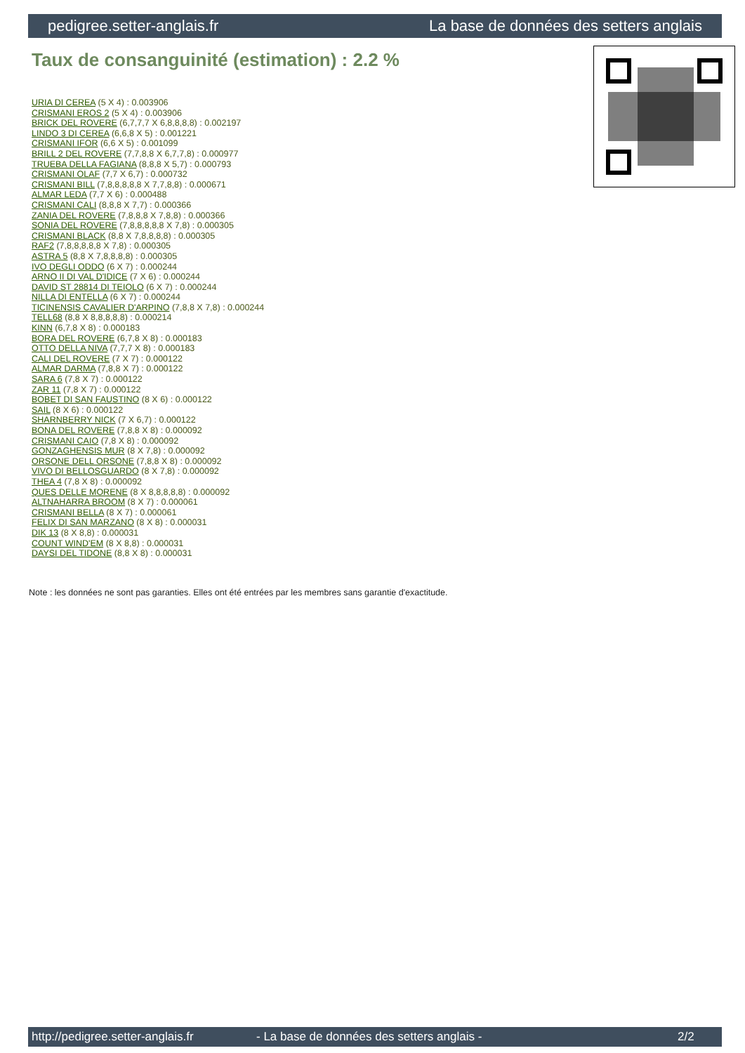pedigree.setter-anglais.fr La base de données des setters anglais
Taux de consanguinité (estimation) : 2.2 %
URIA DI CEREA (5 X 4) : 0.003906
CRISMANI EROS 2 (5 X 4) : 0.003906
BRICK DEL ROVERE (6,7,7,7 X 6,8,8,8,8) : 0.002197
LINDO 3 DI CEREA (6,6,8 X 5) : 0.001221
CRISMANI IFOR (6,6 X 5) : 0.001099
BRILL 2 DEL ROVERE (7,7,8,8 X 6,7,7,8) : 0.000977
TRUEBA DELLA FAGIANA (8,8,8 X 5,7) : 0.000793
CRISMANI OLAF (7,7 X 6,7) : 0.000732
CRISMANI BILL (7,8,8,8,8,8 X 7,7,8,8) : 0.000671
ALMAR LEDA (7,7 X 6) : 0.000488
CRISMANI CALI (8,8,8 X 7,7) : 0.000366
ZANIA DEL ROVERE (7,8,8,8 X 7,8,8) : 0.000366
SONIA DEL ROVERE (7,8,8,8,8,8 X 7,8) : 0.000305
CRISMANI BLACK (8,8 X 7,8,8,8,8) : 0.000305
RAF2 (7,8,8,8,8,8 X 7,8) : 0.000305
ASTRA 5 (8,8 X 7,8,8,8,8) : 0.000305
IVO DEGLI ODDO (6 X 7) : 0.000244
ARNO II DI VAL D'IDICE (7 X 6) : 0.000244
DAVID ST 28814 DI TEIOLO (6 X 7) : 0.000244
NILLA DI ENTELLA (6 X 7) : 0.000244
TICINENSIS CAVALIER D'ARPINO (7,8,8 X 7,8) : 0.000244
TELL68 (8,8 X 8,8,8,8,8) : 0.000214
KINN (6,7,8 X 8) : 0.000183
BORA DEL ROVERE (6,7,8 X 8) : 0.000183
OTTO DELLA NIVA (7,7,7 X 8) : 0.000183
CALI DEL ROVERE (7 X 7) : 0.000122
ALMAR DARMA (7,8,8 X 7) : 0.000122
SARA 6 (7,8 X 7) : 0.000122
ZAR 11 (7,8 X 7) : 0.000122
BOBET DI SAN FAUSTINO (8 X 6) : 0.000122
SAIL (8 X 6) : 0.000122
SHARNBERRY NICK (7 X 6,7) : 0.000122
BONA DEL ROVERE (7,8,8 X 8) : 0.000092
CRISMANI CAIO (7,8 X 8) : 0.000092
GONZAGHENSIS MUR (8 X 7,8) : 0.000092
ORSONE DELL ORSONE (7,8,8 X 8) : 0.000092
VIVO DI BELLOSGUARDO (8 X 7,8) : 0.000092
THEA 4 (7,8 X 8) : 0.000092
QUES DELLE MORENE (8 X 8,8,8,8,8) : 0.000092
ALTNAHARRA BROOM (8 X 7) : 0.000061
CRISMANI BELLA (8 X 7) : 0.000061
FELIX DI SAN MARZANO (8 X 8) : 0.000031
DIK 13 (8 X 8,8) : 0.000031
COUNT WIND'EM (8 X 8,8) : 0.000031
DAYSI DEL TIDONE (8,8 X 8) : 0.000031
Note : les données ne sont pas garanties. Elles ont été entrées par les membres sans garantie d'exactitude.
http://pedigree.setter-anglais.fr - La base de données des setters anglais - 2/2